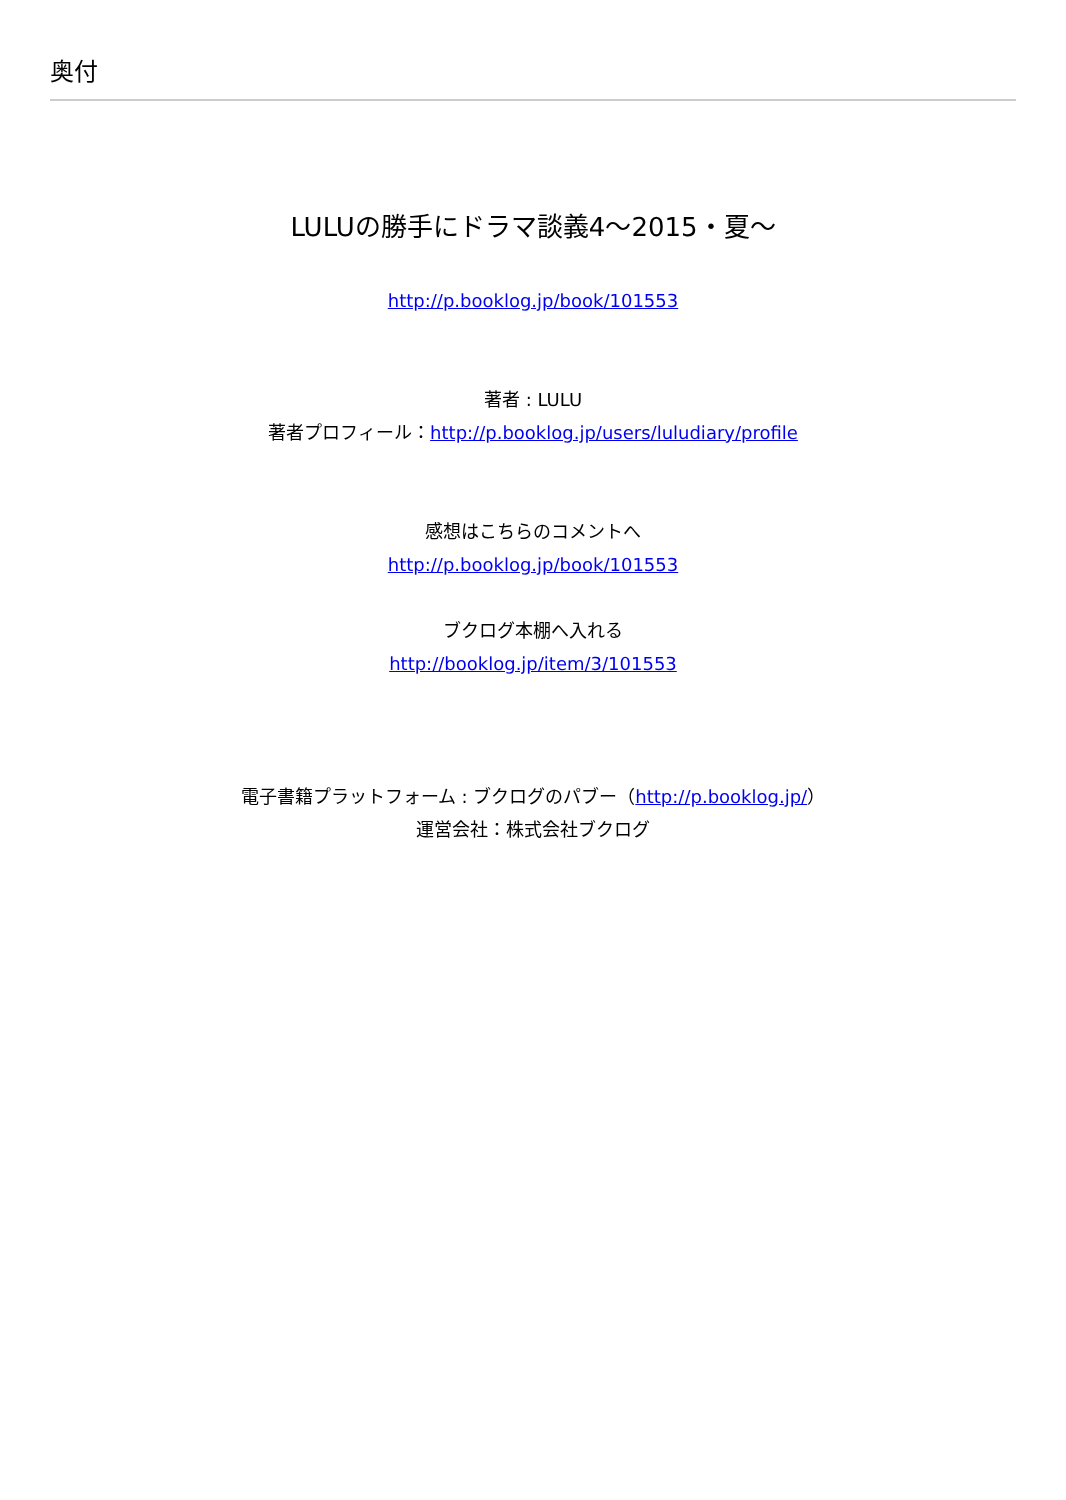奥付
LULUの勝手にドラマ談義4〜2015・夏〜
http://p.booklog.jp/book/101553
著者 : LULU
著者プロフィール：http://p.booklog.jp/users/luludiary/profile
感想はこちらのコメントへ
http://p.booklog.jp/book/101553
ブクログ本棚へ入れる
http://booklog.jp/item/3/101553
電子書籍プラットフォーム : ブクログのパブー（http://p.booklog.jp/）
運営会社：株式会社ブクログ